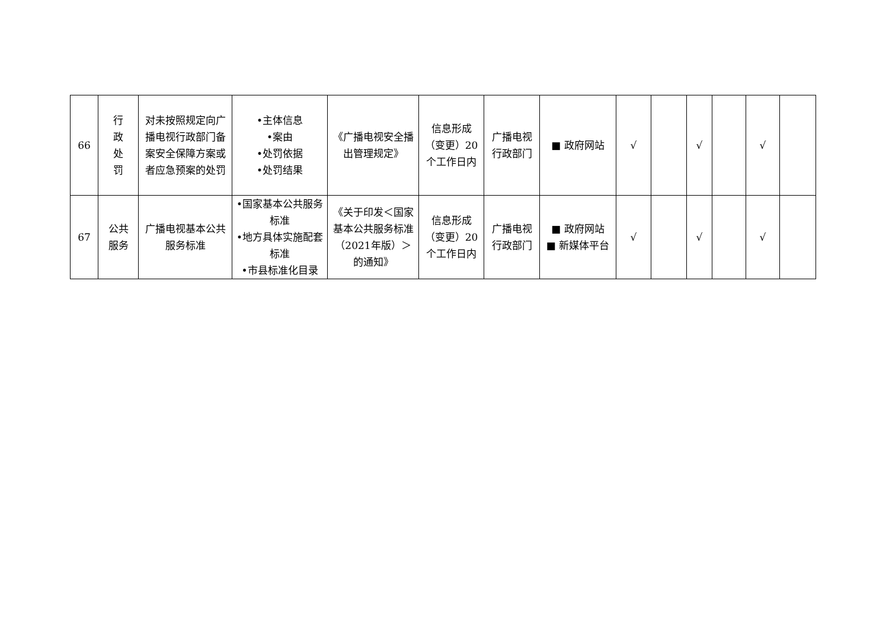| 66 | 行 政 处 罚 | 对未按照规定向广播电视行政部门备案安全保障方案或者应急预案的处罚 | •主体信息 •案由 •处罚依据 •处罚结果 | 《广播电视安全播出管理规定》 | 信息形成（变更）20个工作日内 | 广播电视行政部门 | ■ 政府网站 | √ | | √ | | √ | |
| 67 | 公共 服务 | 广播电视基本公共服务标准 | •国家基本公共服务标准 •地方具体实施配套标准 •市县标准化目录 | 《关于印发＜国家基本公共服务标准（2021年版）＞的通知》 | 信息形成（变更）20个工作日内 | 广播电视行政部门 | ■ 政府网站 ■ 新媒体平台 | √ | | √ | | √ | |